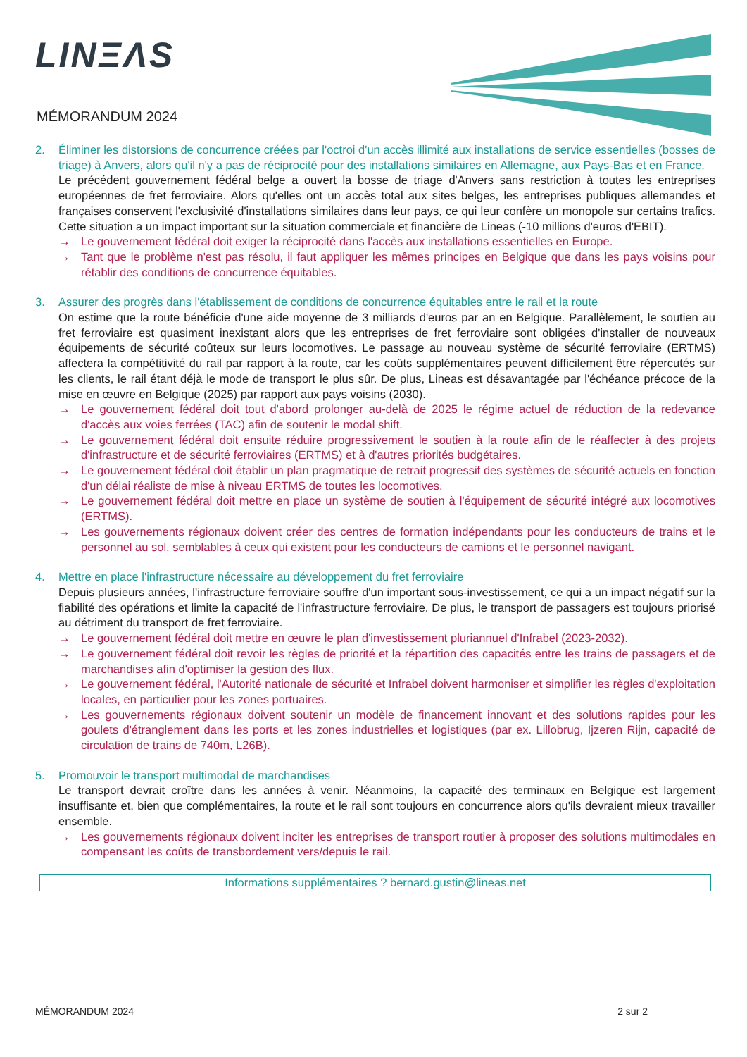LINΞΛS
MÉMORANDUM 2024
2. Éliminer les distorsions de concurrence créées par l'octroi d'un accès illimité aux installations de service essentielles (bosses de triage) à Anvers, alors qu'il n'y a pas de réciprocité pour des installations similaires en Allemagne, aux Pays-Bas et en France.
Le précédent gouvernement fédéral belge a ouvert la bosse de triage d'Anvers sans restriction à toutes les entreprises européennes de fret ferroviaire. Alors qu'elles ont un accès total aux sites belges, les entreprises publiques allemandes et françaises conservent l'exclusivité d'installations similaires dans leur pays, ce qui leur confère un monopole sur certains trafics. Cette situation a un impact important sur la situation commerciale et financière de Lineas (-10 millions d'euros d'EBIT).
→ Le gouvernement fédéral doit exiger la réciprocité dans l'accès aux installations essentielles en Europe.
→ Tant que le problème n'est pas résolu, il faut appliquer les mêmes principes en Belgique que dans les pays voisins pour rétablir des conditions de concurrence équitables.
3. Assurer des progrès dans l'établissement de conditions de concurrence équitables entre le rail et la route
On estime que la route bénéficie d'une aide moyenne de 3 milliards d'euros par an en Belgique. Parallèlement, le soutien au fret ferroviaire est quasiment inexistant alors que les entreprises de fret ferroviaire sont obligées d'installer de nouveaux équipements de sécurité coûteux sur leurs locomotives. Le passage au nouveau système de sécurité ferroviaire (ERTMS) affectera la compétitivité du rail par rapport à la route, car les coûts supplémentaires peuvent difficilement être répercutés sur les clients, le rail étant déjà le mode de transport le plus sûr. De plus, Lineas est désavantagée par l'échéance précoce de la mise en œuvre en Belgique (2025) par rapport aux pays voisins (2030).
→ Le gouvernement fédéral doit tout d'abord prolonger au-delà de 2025 le régime actuel de réduction de la redevance d'accès aux voies ferrées (TAC) afin de soutenir le modal shift.
→ Le gouvernement fédéral doit ensuite réduire progressivement le soutien à la route afin de le réaffecter à des projets d'infrastructure et de sécurité ferroviaires (ERTMS) et à d'autres priorités budgétaires.
→ Le gouvernement fédéral doit établir un plan pragmatique de retrait progressif des systèmes de sécurité actuels en fonction d'un délai réaliste de mise à niveau ERTMS de toutes les locomotives.
→ Le gouvernement fédéral doit mettre en place un système de soutien à l'équipement de sécurité intégré aux locomotives (ERTMS).
→ Les gouvernements régionaux doivent créer des centres de formation indépendants pour les conducteurs de trains et le personnel au sol, semblables à ceux qui existent pour les conducteurs de camions et le personnel navigant.
4. Mettre en place l'infrastructure nécessaire au développement du fret ferroviaire
Depuis plusieurs années, l'infrastructure ferroviaire souffre d'un important sous-investissement, ce qui a un impact négatif sur la fiabilité des opérations et limite la capacité de l'infrastructure ferroviaire. De plus, le transport de passagers est toujours priorisé au détriment du transport de fret ferroviaire.
→ Le gouvernement fédéral doit mettre en œuvre le plan d'investissement pluriannuel d'Infrabel (2023-2032).
→ Le gouvernement fédéral doit revoir les règles de priorité et la répartition des capacités entre les trains de passagers et de marchandises afin d'optimiser la gestion des flux.
→ Le gouvernement fédéral, l'Autorité nationale de sécurité et Infrabel doivent harmoniser et simplifier les règles d'exploitation locales, en particulier pour les zones portuaires.
→ Les gouvernements régionaux doivent soutenir un modèle de financement innovant et des solutions rapides pour les goulets d'étranglement dans les ports et les zones industrielles et logistiques (par ex. Lillobrug, Ijzeren Rijn, capacité de circulation de trains de 740m, L26B).
5. Promouvoir le transport multimodal de marchandises
Le transport devrait croître dans les années à venir. Néanmoins, la capacité des terminaux en Belgique est largement insuffisante et, bien que complémentaires, la route et le rail sont toujours en concurrence alors qu'ils devraient mieux travailler ensemble.
→ Les gouvernements régionaux doivent inciter les entreprises de transport routier à proposer des solutions multimodales en compensant les coûts de transbordement vers/depuis le rail.
Informations supplémentaires ? bernard.gustin@lineas.net
MÉMORANDUM 2024 2 sur 2